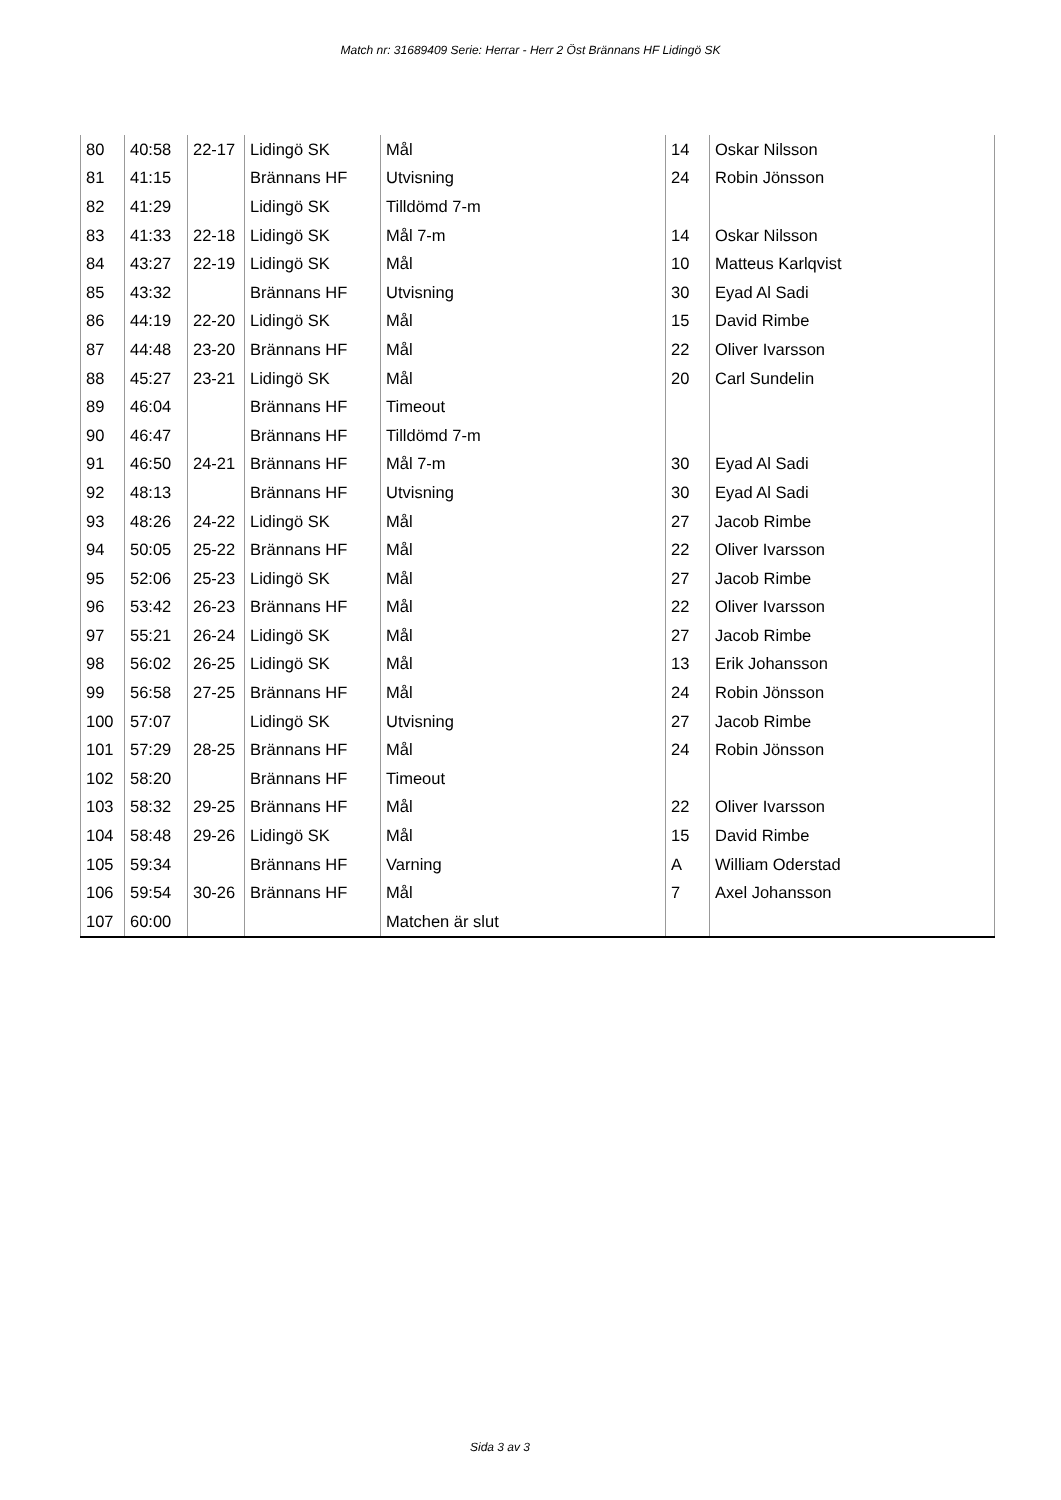Match nr: 31689409 Serie: Herrar - Herr 2 Öst Brännans HF Lidingö SK
| 80 | 40:58 | 22-17 | Lidingö SK | Mål | 14 | Oskar Nilsson |
| 81 | 41:15 | | Brännans HF | Utvisning | 24 | Robin Jönsson |
| 82 | 41:29 | | Lidingö SK | Tilldömd 7-m | | |
| 83 | 41:33 | 22-18 | Lidingö SK | Mål 7-m | 14 | Oskar Nilsson |
| 84 | 43:27 | 22-19 | Lidingö SK | Mål | 10 | Matteus Karlqvist |
| 85 | 43:32 | | Brännans HF | Utvisning | 30 | Eyad Al Sadi |
| 86 | 44:19 | 22-20 | Lidingö SK | Mål | 15 | David Rimbe |
| 87 | 44:48 | 23-20 | Brännans HF | Mål | 22 | Oliver Ivarsson |
| 88 | 45:27 | 23-21 | Lidingö SK | Mål | 20 | Carl Sundelin |
| 89 | 46:04 | | Brännans HF | Timeout | | |
| 90 | 46:47 | | Brännans HF | Tilldömd 7-m | | |
| 91 | 46:50 | 24-21 | Brännans HF | Mål 7-m | 30 | Eyad Al Sadi |
| 92 | 48:13 | | Brännans HF | Utvisning | 30 | Eyad Al Sadi |
| 93 | 48:26 | 24-22 | Lidingö SK | Mål | 27 | Jacob Rimbe |
| 94 | 50:05 | 25-22 | Brännans HF | Mål | 22 | Oliver Ivarsson |
| 95 | 52:06 | 25-23 | Lidingö SK | Mål | 27 | Jacob Rimbe |
| 96 | 53:42 | 26-23 | Brännans HF | Mål | 22 | Oliver Ivarsson |
| 97 | 55:21 | 26-24 | Lidingö SK | Mål | 27 | Jacob Rimbe |
| 98 | 56:02 | 26-25 | Lidingö SK | Mål | 13 | Erik Johansson |
| 99 | 56:58 | 27-25 | Brännans HF | Mål | 24 | Robin Jönsson |
| 100 | 57:07 | | Lidingö SK | Utvisning | 27 | Jacob Rimbe |
| 101 | 57:29 | 28-25 | Brännans HF | Mål | 24 | Robin Jönsson |
| 102 | 58:20 | | Brännans HF | Timeout | | |
| 103 | 58:32 | 29-25 | Brännans HF | Mål | 22 | Oliver Ivarsson |
| 104 | 58:48 | 29-26 | Lidingö SK | Mål | 15 | David Rimbe |
| 105 | 59:34 | | Brännans HF | Varning | A | William Oderstad |
| 106 | 59:54 | 30-26 | Brännans HF | Mål | 7 | Axel Johansson |
| 107 | 60:00 | | | Matchen är slut | | |
Sida 3 av 3